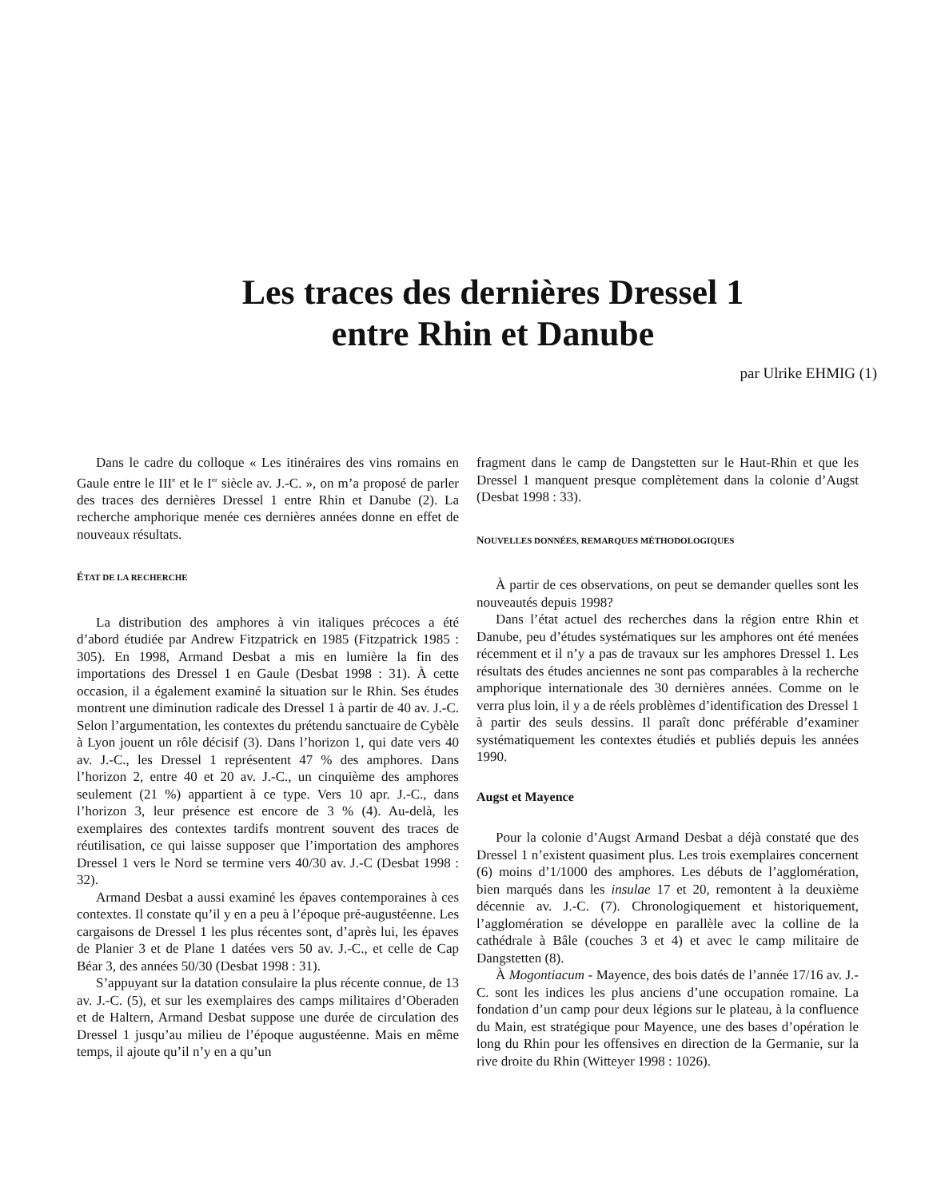Les traces des dernières Dressel 1
entre Rhin et Danube
par Ulrike EHMIG (1)
Dans le cadre du colloque « Les itinéraires des vins romains en Gaule entre le III<sup>e</sup> et le I<sup>er</sup> siècle av. J.-C. », on m’a proposé de parler des traces des dernières Dressel 1 entre Rhin et Danube (2). La recherche amphorique menée ces dernières années donne en effet de nouveaux résultats.
ÉTAT DE LA RECHERCHE
La distribution des amphores à vin italiques précoces a été d’abord étudiée par Andrew Fitzpatrick en 1985 (Fitzpatrick 1985 : 305). En 1998, Armand Desbat a mis en lumière la fin des importations des Dressel 1 en Gaule (Desbat 1998 : 31). À cette occasion, il a également examiné la situation sur le Rhin. Ses études montrent une diminution radicale des Dressel 1 à partir de 40 av. J.-C. Selon l’argumentation, les contextes du prétendu sanctuaire de Cybèle à Lyon jouent un rôle décisif (3). Dans l’horizon 1, qui date vers 40 av. J.-C., les Dressel 1 représentent 47 % des amphores. Dans l’horizon 2, entre 40 et 20 av. J.-C., un cinquième des amphores seulement (21 %) appartient à ce type. Vers 10 apr. J.-C., dans l’horizon 3, leur présence est encore de 3 % (4). Au-delà, les exemplaires des contextes tardifs montrent souvent des traces de réutilisation, ce qui laisse supposer que l’importation des amphores Dressel 1 vers le Nord se termine vers 40/30 av. J.-C (Desbat 1998 : 32).
Armand Desbat a aussi examiné les épaves contemporaines à ces contextes. Il constate qu’il y en a peu à l’époque pré-augustéenne. Les cargaisons de Dressel 1 les plus récentes sont, d’après lui, les épaves de Planier 3 et de Plane 1 datées vers 50 av. J.-C., et celle de Cap Béar 3, des années 50/30 (Desbat 1998 : 31).
S’appuyant sur la datation consulaire la plus récente connue, de 13 av. J.-C. (5), et sur les exemplaires des camps militaires d’Oberaden et de Haltern, Armand Desbat suppose une durée de circulation des Dressel 1 jusqu’au milieu de l’époque augustéenne. Mais en même temps, il ajoute qu’il n’y en a qu’un
fragment dans le camp de Dangstetten sur le Haut-Rhin et que les Dressel 1 manquent presque complètement dans la colonie d’Augst (Desbat 1998 : 33).
NOUVELLES DONNÉES, REMARQUES MÉTHODOLOGIQUES
À partir de ces observations, on peut se demander quelles sont les nouveautés depuis 1998?
Dans l’état actuel des recherches dans la région entre Rhin et Danube, peu d’études systématiques sur les amphores ont été menées récemment et il n’y a pas de travaux sur les amphores Dressel 1. Les résultats des études anciennes ne sont pas comparables à la recherche amphorique internationale des 30 dernières années. Comme on le verra plus loin, il y a de réels problèmes d’identification des Dressel 1 à partir des seuls dessins. Il paraît donc préférable d’examiner systématiquement les contextes étudiés et publiés depuis les années 1990.
Augst et Mayence
Pour la colonie d’Augst Armand Desbat a déjà constaté que des Dressel 1 n’existent quasiment plus. Les trois exemplaires concernent (6) moins d’1/1000 des amphores. Les débuts de l’agglomération, bien marqués dans les insulae 17 et 20, remontent à la deuxième décennie av. J.-C. (7). Chronologiquement et historiquement, l’agglomération se développe en parallèle avec la colline de la cathédrale à Bâle (couches 3 et 4) et avec le camp militaire de Dangstetten (8).
À Mogontiacum - Mayence, des bois datés de l’année 17/16 av. J.-C. sont les indices les plus anciens d’une occupation romaine. La fondation d’un camp pour deux légions sur le plateau, à la confluence du Main, est stratégique pour Mayence, une des bases d’opération le long du Rhin pour les offensives en direction de la Germanie, sur la rive droite du Rhin (Witteyer 1998 : 1026).